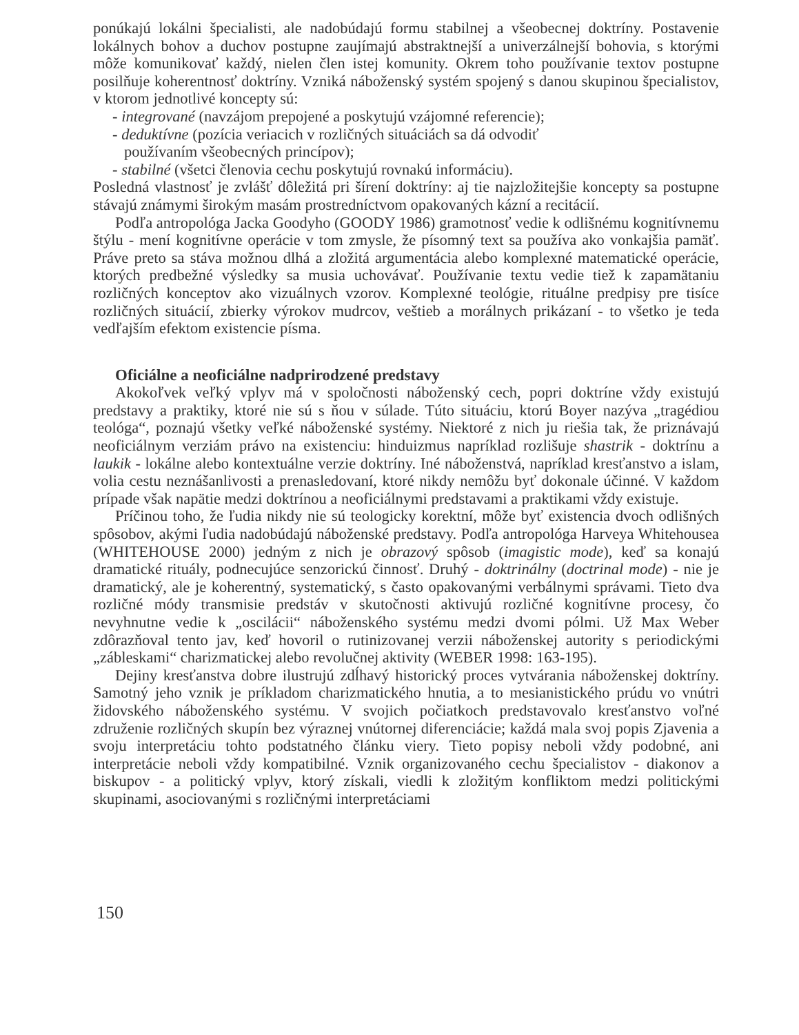ponúkajú lokálni špecialisti, ale nadobúdajú formu stabilnej a všeobecnej doktríny. Postavenie lokálnych bohov a duchov postupne zaujímajú abstraktnejší a univerzálnejší bohovia, s ktorými môže komunikovať každý, nielen člen istej komunity. Okrem toho používanie textov postupne posilňuje koherentnosť doktríny. Vzniká náboženský systém spojený s danou skupinou špecialistov, v ktorom jednotlivé koncepty sú:
- integrované (navzájom prepojené a poskytujú vzájomné referencie);
- deduktívne (pozícia veriacich v rozličných situáciách sa dá odvodiť
používaním všeobecných princípov);
- stabilné (všetci členovia cechu poskytujú rovnakú informáciu).
Posledná vlastnosť je zvlášť dôležitá pri šírení doktríny: aj tie najzložitejšie koncepty sa postupne stávajú známymi širokým masám prostredníctvom opakovaných kázní a recitácií.
Podľa antropológa Jacka Goodyho (GOODY 1986) gramotnosť vedie k odlišnému kognitívnemu štýlu - mení kognitívne operácie v tom zmysle, že písomný text sa používa ako vonkajšia pamäť. Práve preto sa stáva možnou dlhá a zložitá argumentácia alebo komplexné matematické operácie, ktorých predbežné výsledky sa musia uchovávať. Používanie textu vedie tiež k zapamätaniu rozličných konceptov ako vizuálnych vzorov. Komplexné teológie, rituálne predpisy pre tisíce rozličných situácií, zbierky výrokov mudrcov, veštieb a morálnych prikázaní - to všetko je teda vedľajším efektom existencie písma.
Oficiálne a neoficiálne nadprirodzené predstavy
Akokoľvek veľký vplyv má v spoločnosti náboženský cech, popri doktríne vždy existujú predstavy a praktiky, ktoré nie sú s ňou v súlade. Túto situáciu, ktorú Boyer nazýva „tragédiou teológa“, poznajú všetky veľké náboženské systémy. Niektoré z nich ju riešia tak, že priznávajú neoficiálnym verziám právo na existenciu: hinduizmus napríklad rozlišuje shastrik - doktrínu a laukik - lokálne alebo kontextuálne verzie doktríny. Iné náboženstvá, napríklad kresťanstvo a islam, volia cestu neznášanlivosti a prenasledovaní, ktoré nikdy nemôžu byť dokonale účinné. V každom prípade však napätie medzi doktrínou a neoficiálnymi predstavami a praktikami vždy existuje.
Príčinou toho, že ľudia nikdy nie sú teologicky korektní, môže byť existencia dvoch odlišných spôsobov, akými ľudia nadobúdajú náboženské predstavy. Podľa antropológa Harveya Whitehousea (WHITEHOUSE 2000) jedným z nich je obrazový spôsob (imagistic mode), keď sa konajú dramatické rituály, podnecujúce senzorickú činnosť. Druhý - doktrinálny (doctrinal mode) - nie je dramatický, ale je koherentný, systematický, s často opakovanými verbálnymi správami. Tieto dva rozličné módy transmisie predstáv v skutočnosti aktivujú rozličné kognitívne procesy, čo nevyhnutne vedie k „oscilácii“ náboženského systému medzi dvomi pólmi. Už Max Weber zdôrazňoval tento jav, keď hovoril o rutinizovanej verzii náboženskej autority s periodickými „zábleskami“ charizmatickej alebo revolučnej aktivity (WEBER 1998: 163-195).
Dejiny kresťanstva dobre ilustrujú zdĺhavý historický proces vytvárania náboženskej doktríny. Samotný jeho vznik je príkladom charizmatického hnutia, a to mesianistického prúdu vo vnútri židovského náboženského systému. V svojich počiatkoch predstavovalo kresťanstvo voľné združenie rozličných skupín bez výraznej vnútornej diferenciácie; každá mala svoj popis Zjavenia a svoju interpretáciu tohto podstatného článku viery. Tieto popisy neboli vždy podobné, ani interpretácie neboli vždy kompatibilné. Vznik organizovaného cechu špecialistov - diakonov a biskupov - a politický vplyv, ktorý získali, viedli k zložitým konfliktom medzi politickými skupinami, asociovanými s rozličnými interpretáciami
150